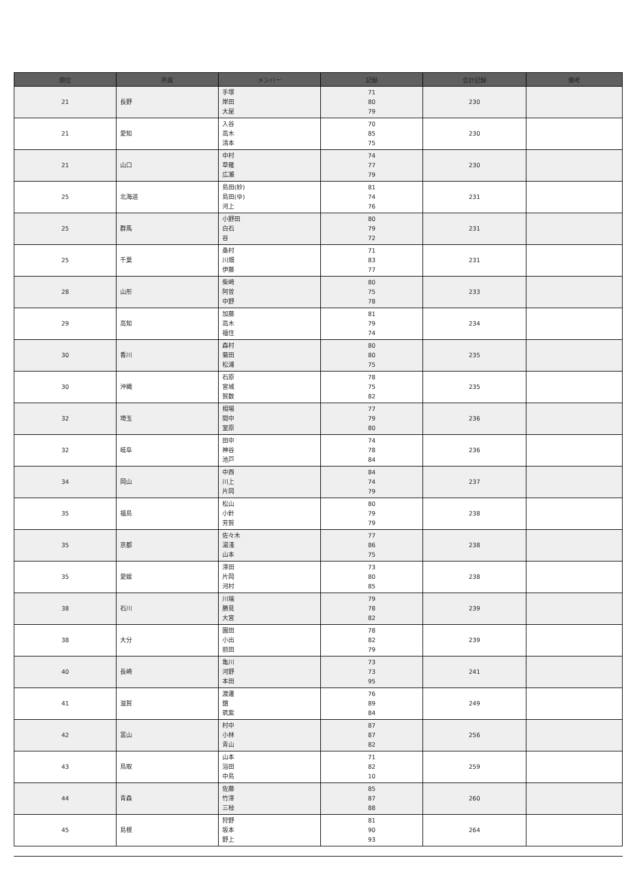| 順位 | 所属 | メンバー | 記録 | 合計記録 | 備考 |
| --- | --- | --- | --- | --- | --- |
| 21 | 長野 | 手塚 岸田 大屋 | 71 80 79 | 230 | |
| 21 | 愛知 | 入谷 高木 清本 | 70 85 75 | 230 | |
| 21 | 山口 | 中村 草薙 広瀬 | 74 77 79 | 230 | |
| 25 | 北海道 | 島田(紗) 島田(ゆ) 河上 | 81 74 76 | 231 | |
| 25 | 群馬 | 小野田 白石 谷 | 80 79 72 | 231 | |
| 25 | 千葉 | 桑村 川畑 伊藤 | 71 83 77 | 231 | |
| 28 | 山形 | 柴崎 阿曽 中野 | 80 75 78 | 233 | |
| 29 | 高知 | 加藤 高木 福住 | 81 79 74 | 234 | |
| 30 | 香川 | 森村 菊田 松浦 | 80 80 75 | 235 | |
| 30 | 沖縄 | 石原 宮城 賀数 | 78 75 82 | 235 | |
| 32 | 埼玉 | 相場 間中 室原 | 77 79 80 | 236 | |
| 32 | 岐阜 | 田中 神谷 池戸 | 74 78 84 | 236 | |
| 34 | 岡山 | 中西 川上 片岡 | 84 74 79 | 237 | |
| 35 | 福島 | 松山 小針 芳賀 | 80 79 79 | 238 | |
| 35 | 京都 | 佐々木 湯淺 山本 | 77 86 75 | 238 | |
| 35 | 愛媛 | 澤田 片岡 河村 | 73 80 85 | 238 | |
| 38 | 石川 | 川端 勝見 大宮 | 79 78 82 | 239 | |
| 38 | 大分 | 園田 小出 前田 | 78 82 79 | 239 | |
| 40 | 長崎 | 亀川 河野 本田 | 73 73 95 | 241 | |
| 41 | 滋賀 | 渡邊 舘 筑紫 | 76 89 84 | 249 | |
| 42 | 富山 | 村中 小林 青山 | 87 87 82 | 256 | |
| 43 | 鳥取 | 山本 浴田 中島 | 71 82 10 | 259 | |
| 44 | 青森 | 佐藤 竹澤 三枝 | 85 87 88 | 260 | |
| 45 | 島根 | 狩野 坂本 野上 | 81 90 93 | 264 | |